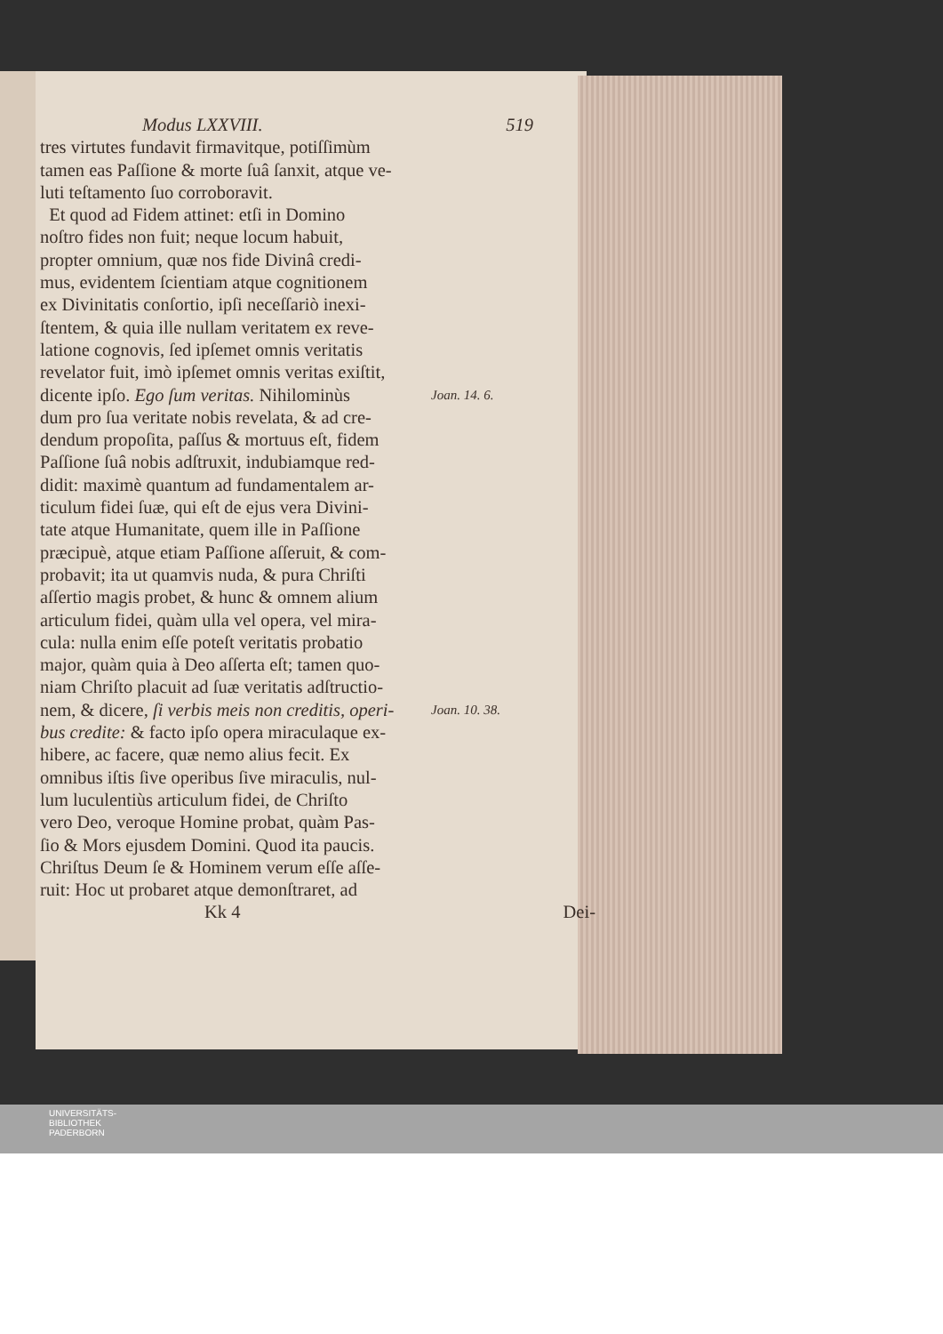Modus LXXVIII. 519
tres virtutes fundavit firmavitque, potiſſimùm
tamen eas Paſſione & morte ſuâ ſanxit, atque ve-
luti teſtamento ſuo corroboravit.
Et quod ad Fidem attinet: etſi in Domino
noſtro fides non fuit; neque locum habuit,
propter omnium, quæ nos fide Divinâ credi-
mus, evidentem ſcientiam atque cognitionem
ex Divinitatis conſortio, ipſi neceſſariò inexi-
ſtentem, & quia ille nullam veritatem ex reve-
latione cognovis, ſed ipſemet omnis veritatis
revelator fuit, imò ipſemet omnis veritas exiſtit,
dicente ipſo. Ego ſum veritas. Nihilominùs Joan. 14. 6.
dum pro ſua veritate nobis revelata, & ad cre-
dendum propoſita, paſſus & mortuus eſt, fidem
Paſſione ſuâ nobis adſtruxit, indubiamque red-
didit: maximè quantum ad fundamentalem ar-
ticulum fidei ſuæ, qui eſt de ejus vera Divini-
tate atque Humanitate, quem ille in Paſſione
præcipuè, atque etiam Paſſione aſſeruit, & com-
probavit; ita ut quamvis nuda, & pura Chriſti
aſſertio magis probet, & hunc & omnem alium
articulum fidei, quàm ulla vel opera, vel mira-
cula: nulla enim eſſe poteſt veritatis probatio
major, quàm quia à Deo aſſerta eſt; tamen quo-
niam Chriſto placuit ad ſuæ veritatis adſtructio-
nem, & dicere, ſi verbis meis non creditis, operi- Joan. 10. 38.
bus credite: & facto ipſo opera miraculaque ex-
hibere, ac facere, quæ nemo alius fecit. Ex
omnibus iſtis ſive operibus ſive miraculis, nul-
lum luculentiùs articulum fidei, de Chriſto
vero Deo, veroque Homine probat, quàm Pas-
ſio & Mors ejusdem Domini. Quod ita paucis.
Chriſtus Deum ſe & Hominem verum eſſe aſſe-
ruit: Hoc ut probaret atque demonſtraret, ad
Kk 4 Dei-
UNIVERSITÄTS-
BIBLIOTHEK
PADERBORN